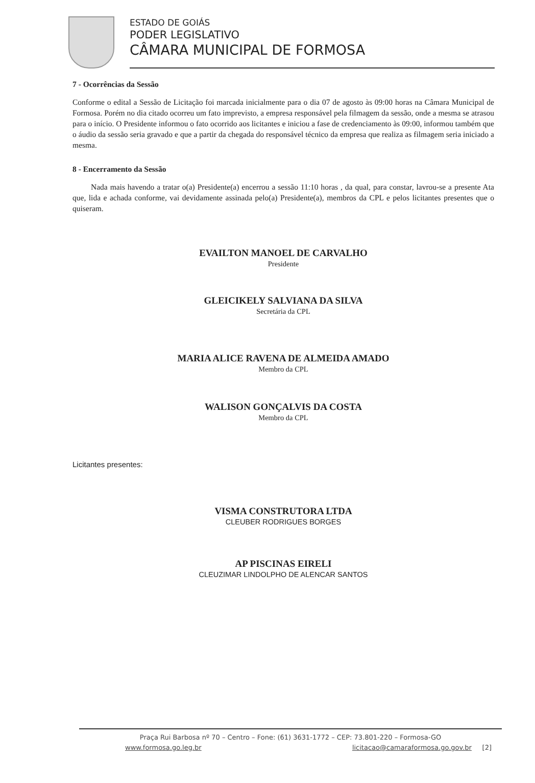ESTADO DE GOIÁS
PODER LEGISLATIVO
CÂMARA MUNICIPAL DE FORMOSA
7 - Ocorrências da Sessão
Conforme o edital a Sessão de Licitação foi marcada inicialmente para o dia 07 de agosto às 09:00 horas na Câmara Municipal de Formosa. Porém no dia citado ocorreu um fato imprevisto, a empresa responsável pela filmagem da sessão, onde a mesma se atrasou para o início. O Presidente informou o fato ocorrido aos licitantes e iniciou a fase de credenciamento às 09:00, informou também que o áudio da sessão seria gravado e que a partir da chegada do responsável técnico da empresa que realiza as filmagem seria iniciado a mesma.
8 - Encerramento da Sessão
Nada mais havendo a tratar o(a) Presidente(a) encerrou a sessão 11:10 horas , da qual, para constar, lavrou-se a presente Ata que, lida e achada conforme, vai devidamente assinada pelo(a) Presidente(a), membros da CPL e pelos licitantes presentes que o quiseram.
EVAILTON MANOEL DE CARVALHO
Presidente
GLEICIKELY SALVIANA DA SILVA
Secretária da CPL
MARIA ALICE RAVENA DE ALMEIDA AMADO
Membro da CPL
WALISON GONÇALVIS DA COSTA
Membro da CPL
Licitantes presentes:
VISMA CONSTRUTORA LTDA
CLEUBER RODRIGUES BORGES
AP PISCINAS EIRELI
CLEUZIMAR LINDOLPHO DE ALENCAR SANTOS
Praça Rui Barbosa nº 70 – Centro – Fone: (61) 3631-1772 – CEP: 73.801-220 – Formosa-GO
www.formosa.go.leg.br licitacao@camaraformosa.go.gov.br [2]